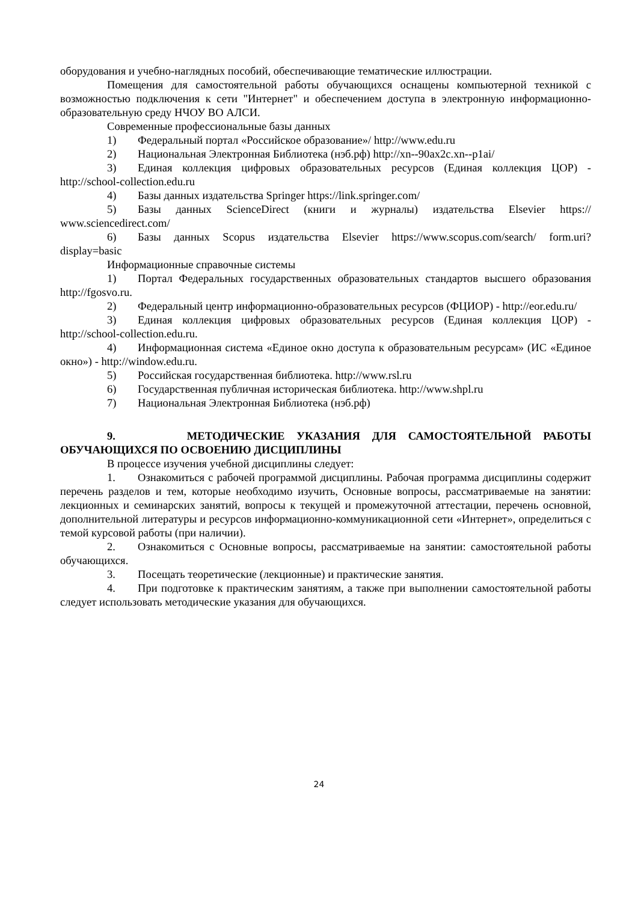оборудования и учебно-наглядных пособий, обеспечивающие тематические иллюстрации.
Помещения для самостоятельной работы обучающихся оснащены компьютерной техникой с возможностью подключения к сети "Интернет" и обеспечением доступа в электронную информационно-образовательную среду НЧОУ ВО АЛСИ.
Современные профессиональные базы данных
1) Федеральный портал «Российское образование»/ http://www.edu.ru
2) Национальная Электронная Библиотека (нэб.рф) http://xn--90ax2c.xn--p1ai/
3) Единая коллекция цифровых образовательных ресурсов (Единая коллекция ЦОР) - http://school-collection.edu.ru
4) Базы данных издательства Springer https://link.springer.com/
5) Базы данных ScienceDirect (книги и журналы) издательства Elsevier https:// www.sciencedirect.com/
6) Базы данных Scopus издательства Elsevier https://www.scopus.com/search/ form.uri?display=basic
Информационные справочные системы
1) Портал Федеральных государственных образовательных стандартов высшего образования http://fgosvo.ru.
2) Федеральный центр информационно-образовательных ресурсов (ФЦИОР) - http://eor.edu.ru/
3) Единая коллекция цифровых образовательных ресурсов (Единая коллекция ЦОР) - http://school-collection.edu.ru.
4) Информационная система «Единое окно доступа к образовательным ресурсам» (ИС «Единое окно») - http://window.edu.ru.
5) Российская государственная библиотека. http://www.rsl.ru
6) Государственная публичная историческая библиотека. http://www.shpl.ru
7) Национальная Электронная Библиотека (нэб.рф)
9. МЕТОДИЧЕСКИЕ УКАЗАНИЯ ДЛЯ САМОСТОЯТЕЛЬНОЙ РАБОТЫ ОБУЧАЮЩИХСЯ ПО ОСВОЕНИЮ ДИСЦИПЛИНЫ
В процессе изучения учебной дисциплины следует:
1. Ознакомиться с рабочей программой дисциплины. Рабочая программа дисциплины содержит перечень разделов и тем, которые необходимо изучить, Основные вопросы, рассматриваемые на занятии: лекционных и семинарских занятий, вопросы к текущей и промежуточной аттестации, перечень основной, дополнительной литературы и ресурсов информационно-коммуникационной сети «Интернет», определиться с темой курсовой работы (при наличии).
2. Ознакомиться с Основные вопросы, рассматриваемые на занятии: самостоятельной работы обучающихся.
3. Посещать теоретические (лекционные) и практические занятия.
4. При подготовке к практическим занятиям, а также при выполнении самостоятельной работы следует использовать методические указания для обучающихся.
24